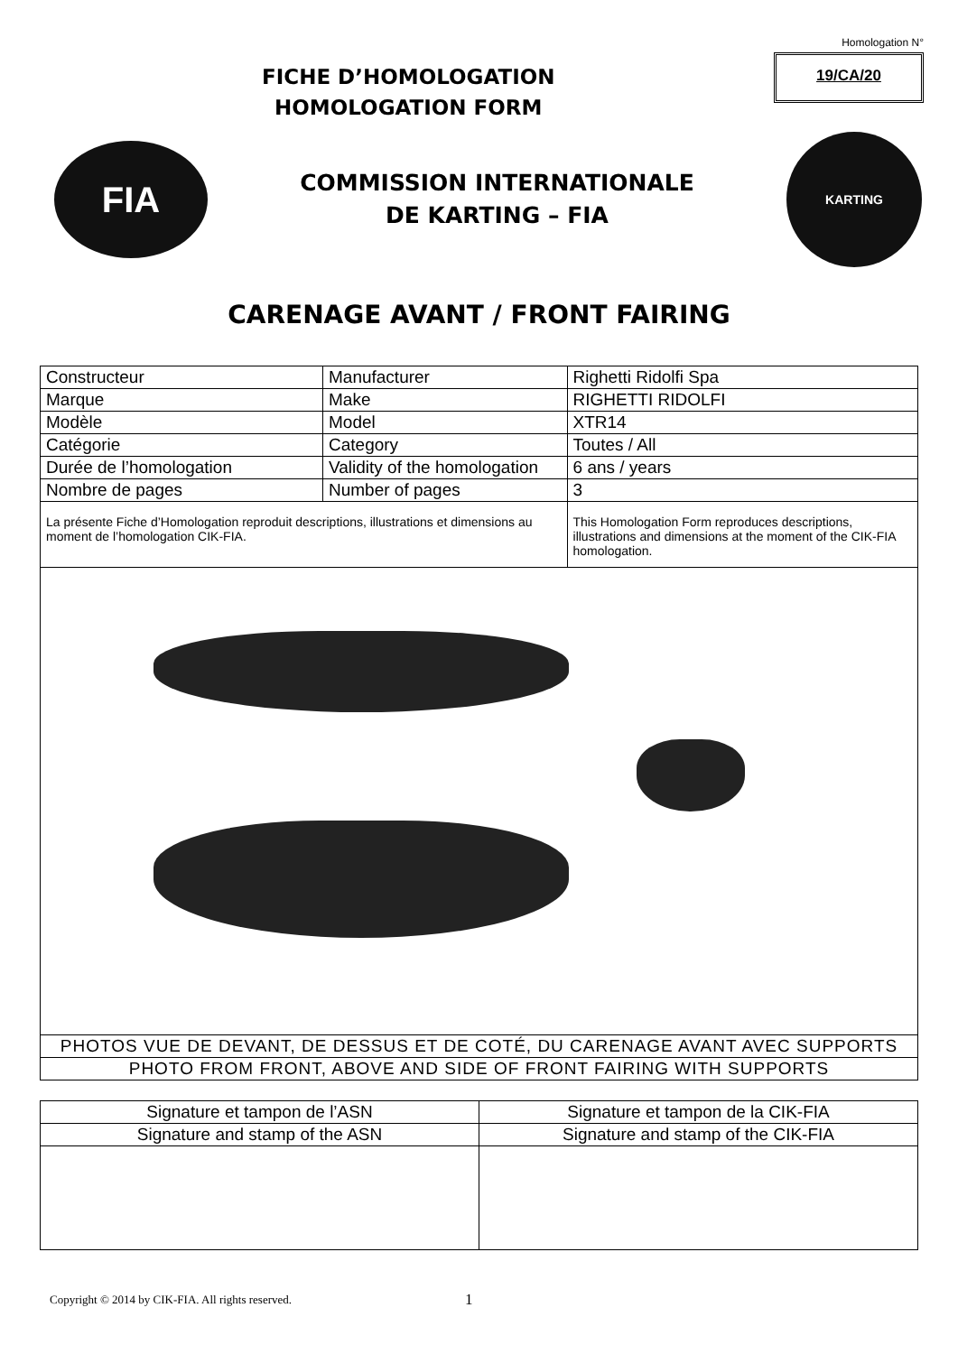FICHE D’HOMOLOGATION
HOMOLOGATION FORM
Homologation N°
19/CA/20
FIA
COMMISSION INTERNATIONALE
DE KARTING – FIA
KARTING
CARENAGE AVANT / FRONT FAIRING
| Constructeur | Manufacturer | | Righetti Ridolfi Spa |
| Marque | Make | | RIGHETTI RIDOLFI |
| Modèle | Model | | XTR14 |
| Catégorie | Category | | Toutes / All |
| Durée de l’homologation | Validity of the homologation | | 6 ans / years |
| Nombre de pages | Number of pages | | 3 |
| La présente Fiche d’Homologation reproduit descriptions, illustrations et dimensions au moment de l’homologation CIK-FIA. | | This Homologation Form reproduces descriptions, illustrations and dimensions at the moment of the CIK-FIA homologation. | |
| PHOTOS VUE DE DEVANT, DE DESSUS ET DE COTÉ, DU CARENAGE AVANT AVEC SUPPORTS | | | |
| PHOTO FROM FRONT, ABOVE AND SIDE OF FRONT FAIRING WITH SUPPORTS | | | |
| Signature et tampon de l’ASN | Signature et tampon de la CIK-FIA |
| Signature and stamp of the ASN | Signature and stamp of the CIK-FIA |
Copyright © 2014 by CIK-FIA. All rights reserved.
1